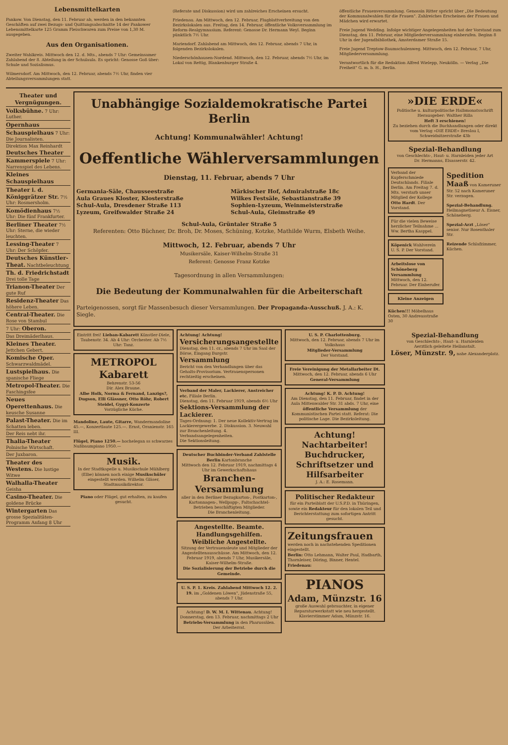Lebensmittelkarten
Pankow. Von Dienstag, den 11. Februar ab, werden in den bekannten Geschäften auf zwei Bezugs- und Quittungsabschnitte 14 der Pankower Lebensmittelkarte 125 Gramm Fleischwaren zum Preise von 1,30 M. ausgegeben.
Aus den Organisationen.
Zweiter Wahlkreis. Mittwoch den 12. d. Mts., abends 7 Uhr: Gemeinsamer Zahlabend der 8. Abteilung in der Schulaula. Es spricht: Genosse Goß über: Schule und Sozialismus.
Wilmersdorf. Am Mittwoch, den 12. Februar, abends 7½ Uhr, finden vier Abteilungsversammlungen statt.
(Referate und Diskussion) wird um zahlreiches Erscheinen ersucht.
Friedenau. Am Mittwoch, den 12. Februar, Flugblattverbreitung von den Bezirkslokalen aus. Freitag, den 14. Februar, öffentliche Volksversammlung im Reform-Realgymnasium. Referent: Genosse Dr. Hermann Weyl. Beginn pünktlich 7½ Uhr.
Mariendorf. Zahlabend am Mittwoch, den 12. Februar, abends 7 Uhr, in folgenden Bezirkslokalen.
Niederschönhausen-Nordend. Mittwoch, den 12. Februar, abends 7½ Uhr, im Lokal von Rettig, Blankenburger Straße 4.
öffentliche Frauenversammlung. Genossin Ritter spricht über „Die Bedeutung der Kommunalwahlen für die Frauen". Zahlreiches Erscheinen der Frauen und Mädchen wird erwartet.
Freie Jugend Wedding. Infolge wichtiger Angelegenheiten hat der Vorstand zum Dienstag, den 11. Februar, eine Mitgliederversammlung einberufen. Beginn 8 Uhr in der Jugendbibliothek, Amsterdamer Straße 15.
Freie Jugend Treptow-Baumschulenweg. Mittwoch, den 12. Februar, 7 Uhr, Mitgliederversammlung.
Verantwortlich für die Redaktion Alfred Wielepp, Neukölln. — Verlag „Die Freiheit" G. m. b. H., Berlin.
Theater und Vergnügungen.
Volksbühne. 7 Uhr: Luther.
Opernhaus
Schauspielhaus 7 Uhr: Die Journalisten.
Direktion Max Reinhardt Deutsches Theater
Kammerspiele 7 Uhr: Narrenspiel des Lebens.
Kleines Schauspielhaus
Theater i. d. Königgrätzer Str. 7½ Uhr: Rosmersholm.
Komödienhaus 7½ Uhr: Die fünf Frankfurter.
Berliner Theater 7½ Uhr: Sterne, die wieder leuchten.
Lessing-Theater 7 Uhr: Der Schöpfer.
Deutsches Künstler-Theat. Nachtbeleuchtung
Th. d. Friedrichstadt Drei tolle Tage
Trianon-Theater Der gute Ruf
Residenz-Theater Das höhere Leben.
Central-Theater. Die Rose von Stambul
7 Uhr: Oberon.
Das Dreimäderlhaus.
Kleines Theater. Jettchen Gebert.
Komische Oper. Schwarzwaldmädel.
Lustspielhaus. Die spanische Fliege
Metropol-Theater. Die Faschingsfee
Neues Operettenhaus. Die keusche Susanne
Palast-Theater. Die im Schatten leben.
Der Reis nebt ihr.
Thalia-Theater Polnische Wirtschaft.
Der Juxbaron.
Theater des Westens. Die lustige Witwe
Walhalla-Theater Geisha
Casino-Theater. Die goldene Brücke
Wintergarten Das grosse Spezialitäten-Programm Anfang 8 Uhr
Unabhängige Sozialdemokratische Partei Berlin
Achtung! Kommunalwähler! Achtung!
Oeffentliche Wählerversammlungen
Dienstag, 11. Februar, abends 7 Uhr
Germania-Säle, Chausseestraße
Aula Graues Kloster, Klosterstraße
Schul-Aula, Dresdener Straße 113
Lyzeum, Greifswalder Straße 24
Märkischer Hof, Admiralstraße 18c
Wilkes Festsäle, Sebastianstraße 39
Sophien-Lyzeum, Weinmeisterstraße
Schul-Aula, Gleimstraße 49
Schul-Aula, Grüntaler Straße 5
Referenten: Otto Büchner, Dr. Broh, Dr. Moses, Schüning, Kotzke, Mathilde Wurm, Elsbeth Weihe.
Mittwoch, 12. Februar, abends 7 Uhr
Musikersäle, Kaiser-Wilhelm-Straße 31
Referent: Genosse Franz Kotzke
Tagesordnung in allen Versammlungen:
Die Bedeutung der Kommunalwahlen für die Arbeiterschaft
Parteigenossen, sorgt für Massenbesuch dieser Versammlungen. Der Propaganda-Ausschuß. J. A.: K. Siegle.
Eintritt frei! Lieban-Kabarett Künstler-Diele, Taubenstr. 34. Ab 4 Uhr: Orchester. Ab 7½ Uhr: Tanz.
METROPOL Kabarett
Behrenstr. 53-56
Dir. Alex Braune.
Albe Holk, Norma & Fernand, Lanzigs?, Dugson, Elli Glässner, Otto Röhr, Robert Steidel, Gygyi-Konzerte
Vorzügliche Küche.
Mandoline, Laute, Gitarre, Wandermandoline 45.—, Konzertlaute 125.—. Ernst, Oranienstr. 165 III.
Flügel, Piano 1250.— hochelegan ss schwarzes Nußbaumpiano 1950.—
Musik.
In der Stadtkapelle u. Musikschule Mühlberg (Elbe) können noch einige Musikschüler eingestellt werden. Wilhelm Gläser, Stadtmusikdirektor.
Piano oder Flügel, gut erhalten, zu kaufen gesucht.
Achtung! Achtung!
Versicherungsangestellte
Dienstag, den 11. cr., abends 7 Uhr im Saal der Börse, Eingang Burgstr.
Versammlung
Bericht von den Verhandlungen über das Gehalts-Provisorium. Vertrauenspersonen rechtzeitig erscheinen.
Verband der Maler, Lackierer, Anstreicher etc. Filiale Berlin.
Dienstag, den 11. Februar 1919, abends 6½ Uhr
Sektions-Versammlung der Lackierer.
Tages-Ordnung: 1. Der neue Kollektiv-Vertrag im Lackierergewerbe. 2. Diskussion. 3. Neuwahl zur Branchenleitung. 4. Verbandsangelegenheiten.
Die Sektionsleitung.
Deutscher Buchbinder-Verband Zahlstelle Berlin Kartonbranche
Mittwoch den 12. Februar 1919, nachmittags 4 Uhr im Gewerkschaftshaus
Branchen-Versammlung
aller in den Berliner Bezugkarton-, Postkarton-, Kartonnagen-, Wellpapp-, Faltschachtel-Betrieben beschäftigten Mitglieder.
Die Branchenleitung.
Angestellte. Beamte. Handlungsgehilfen. Weibliche Angestellte.
Sitzung der Vertrauensleute und Mitglieder der Angestelltenausschüsse. Am Mittwoch, den 12. Februar 1919, abends 7 Uhr, Musikersäle, Kaiser-Wilhelm-Straße.
Die Sozialisierung der Betriebe durch die Gemeinde.
U. S. P. 1. Kreis. Zahlabend Mittwoch 12. 2. 19. im „Goldenen Löwen", Jüdenstraße 55, abends 7 Uhr.
Achtung! D. W. M. I. Wittenau. Achtung!
Donnerstag, den 13. Februar, nachmittags 2 Uhr Betriebs-Versammlung in den Pharussälen. Der Arbeiterrat.
U. S. P. Charlottenburg.
Mittwoch, den 12. Februar, abends 7 Uhr im Volkshaus
Mitglieder-Versammlung
Der Vorstand.
Freie Vereinigung der Metallarbeiter Dt.
Mittwoch, den 12. Februar, abends 6 Uhr
General-Versammlung
Achtung! K. P. D. Achtung!
Am Dienstag, den 11. Februar, findet in der Aula Mittenwalder Str. 31 abds. 7 Uhr, eine öffentliche Versammlung der Kommunistischen Partei statt. Referat: Die politische Lage. Die Bezirksleitung.
Achtung! Nachtarbeiter! Buchdrucker, Schriftsetzer und Hilfsarbeiter
J. A.: E. Rosemann.
Politischer Redakteur
für ein Parteiblatt der U.S.P.D. in Thüringen, sowie ein Redakteur für den lokalen Teil und Berichterstattung zum sofortigen Antritt gesucht.
Zeitungsfrauen
werden noch in nachstehenden Speditionen eingestellt.
Berlin: Otto Lehmann, Walter Paul, Hadbarth, Thornleiser, Döring, Binner, Hentel. Friedenau:
PIANOS
Adam, Münzstr. 16
große Auswahl gebrauchter, in eigener Reparaturwerkstatt wie neu hergestellt. Klavierstimmer Adam, Münzstr. 16.
»DIE ERDE«
Politische u. kulturpolitische Halbmonatsschrift
Herausgeber: Walther Rilla
Heft 3 erschienen!
Zu beziehen durch die Buchhandlungen oder direkt vom Verlag »DIE ERDE« Breslau I, Schweidnitzerstraße 43b
Spezial-Behandlung
von Geschlechts-, Haut- u. Harnleiden jeder Art
Dr. Hermanns, Elsasserstr. 42.
Verband der Kupferschmiede Deutschlands. Filiale Berlin. Am Freitag 7. d. Mts. verstarb unser Mitglied der Kollege Otto Hardt. Der Vorstand.
Für die vielen Beweise herzlicher Teilnahme ... Ww. Bertha Kasppel.
Köpenick Wahlverein U. S. P. Der Vorstand.
Arbeitslose von Schöneberg Versammlung Mittwoch, den 12. Februar. Der Einberufer.
Kleine Anzeigen
Küchen!!! Möbelhaus Osten, 30 Andreasstraße 30
Spedition Maaß von Kameruner Str. 52 nach Kameruner Str. verzogen.
Spezial-Behandlung. Heilmagnetiseur A. Eisner, Schöneberg.
Spezial-Arzt „Löser" senior. Nur Rosenthaler Str.
Reizende Schlafzimmer, Küchen.
Spezial-Behandlung
von Geschlechts-, Haut- u. Harnleiden
Aerztlich geleitete Heilanstalt.
Löser, Münzstr. 9, nahe Alexanderplatz.